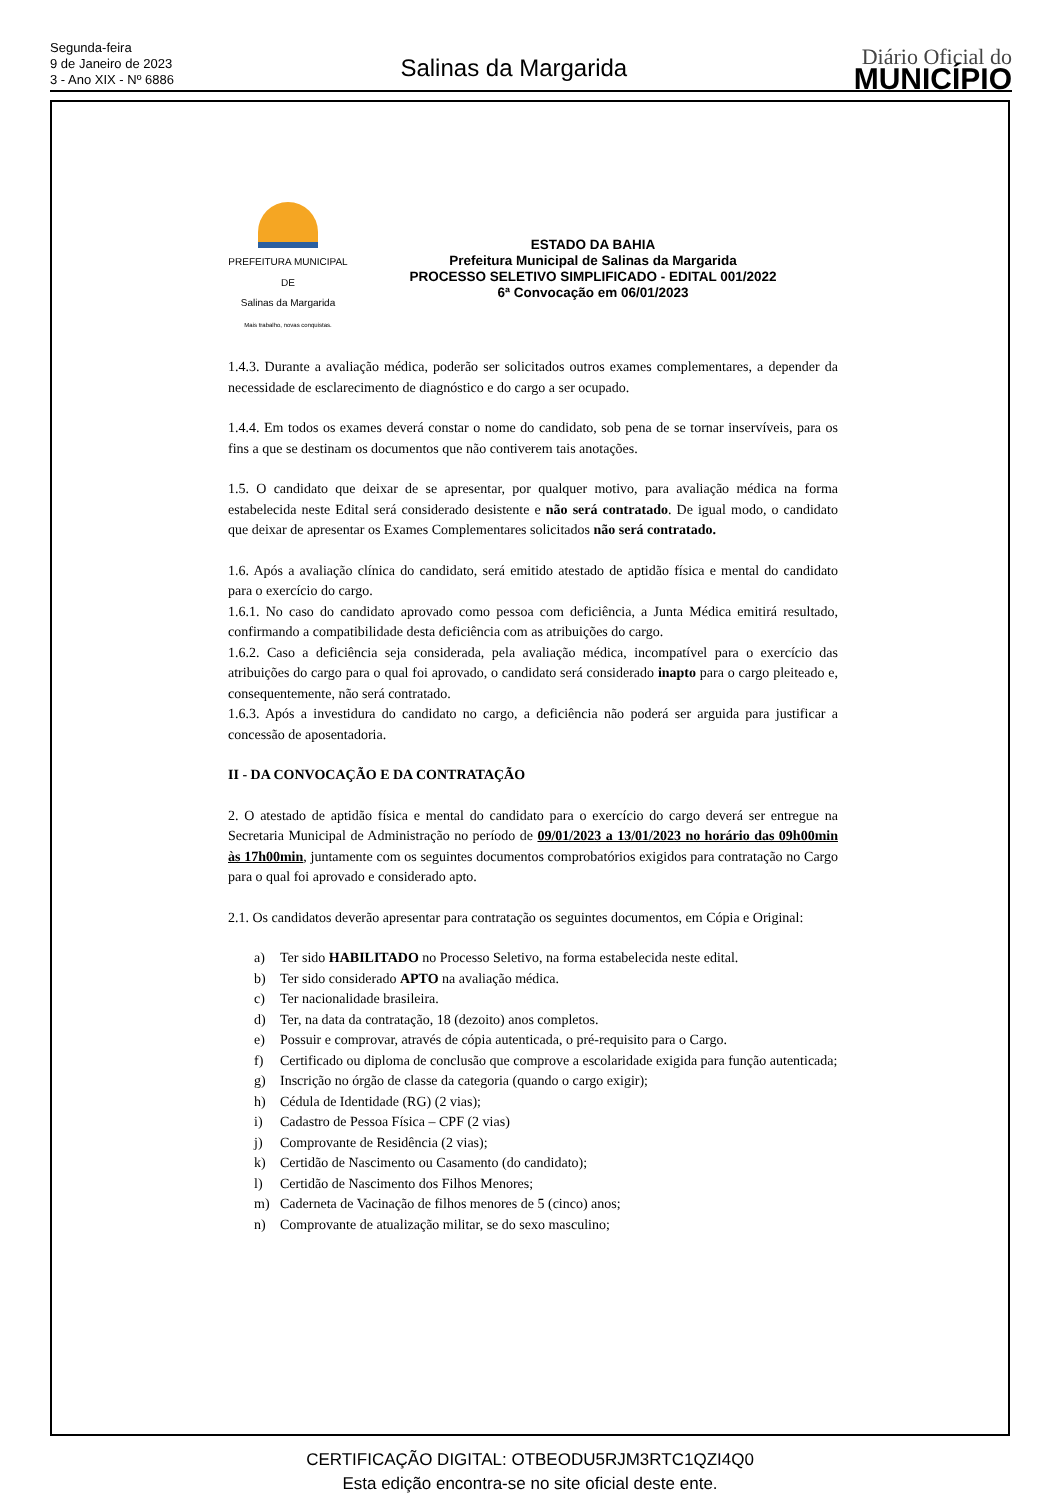Segunda-feira
9 de Janeiro de 2023
3 - Ano XIX - Nº 6886
Salinas da Margarida
Diário Oficial do
MUNICÍPIO
PREFEITURA MUNICIPAL DE
Salinas da Margarida
Mais trabalho, novas conquistas.
ESTADO DA BAHIA
Prefeitura Municipal de Salinas da Margarida
PROCESSO SELETIVO SIMPLIFICADO - EDITAL 001/2022
6ª Convocação em 06/01/2023
1.4.3. Durante a avaliação médica, poderão ser solicitados outros exames complementares, a depender da necessidade de esclarecimento de diagnóstico e do cargo a ser ocupado.
1.4.4. Em todos os exames deverá constar o nome do candidato, sob pena de se tornar inservíveis, para os fins a que se destinam os documentos que não contiverem tais anotações.
1.5. O candidato que deixar de se apresentar, por qualquer motivo, para avaliação médica na forma estabelecida neste Edital será considerado desistente e não será contratado. De igual modo, o candidato que deixar de apresentar os Exames Complementares solicitados não será contratado.
1.6. Após a avaliação clínica do candidato, será emitido atestado de aptidão física e mental do candidato para o exercício do cargo.
1.6.1. No caso do candidato aprovado como pessoa com deficiência, a Junta Médica emitirá resultado, confirmando a compatibilidade desta deficiência com as atribuições do cargo.
1.6.2. Caso a deficiência seja considerada, pela avaliação médica, incompatível para o exercício das atribuições do cargo para o qual foi aprovado, o candidato será considerado inapto para o cargo pleiteado e, consequentemente, não será contratado.
1.6.3. Após a investidura do candidato no cargo, a deficiência não poderá ser arguida para justificar a concessão de aposentadoria.
II - DA CONVOCAÇÃO E DA CONTRATAÇÃO
2. O atestado de aptidão física e mental do candidato para o exercício do cargo deverá ser entregue na Secretaria Municipal de Administração no período de 09/01/2023 a 13/01/2023 no horário das 09h00min às 17h00min, juntamente com os seguintes documentos comprobatórios exigidos para contratação no Cargo para o qual foi aprovado e considerado apto.
2.1. Os candidatos deverão apresentar para contratação os seguintes documentos, em Cópia e Original:
a) Ter sido HABILITADO no Processo Seletivo, na forma estabelecida neste edital.
b) Ter sido considerado APTO na avaliação médica.
c) Ter nacionalidade brasileira.
d) Ter, na data da contratação, 18 (dezoito) anos completos.
e) Possuir e comprovar, através de cópia autenticada, o pré-requisito para o Cargo.
f) Certificado ou diploma de conclusão que comprove a escolaridade exigida para função autenticada;
g) Inscrição no órgão de classe da categoria (quando o cargo exigir);
h) Cédula de Identidade (RG) (2 vias);
i) Cadastro de Pessoa Física – CPF (2 vias)
j) Comprovante de Residência (2 vias);
k) Certidão de Nascimento ou Casamento (do candidato);
l) Certidão de Nascimento dos Filhos Menores;
m) Caderneta de Vacinação de filhos menores de 5 (cinco) anos;
n) Comprovante de atualização militar, se do sexo masculino;
CERTIFICAÇÃO DIGITAL: OTBEODU5RJM3RTC1QZI4Q0
Esta edição encontra-se no site oficial deste ente.